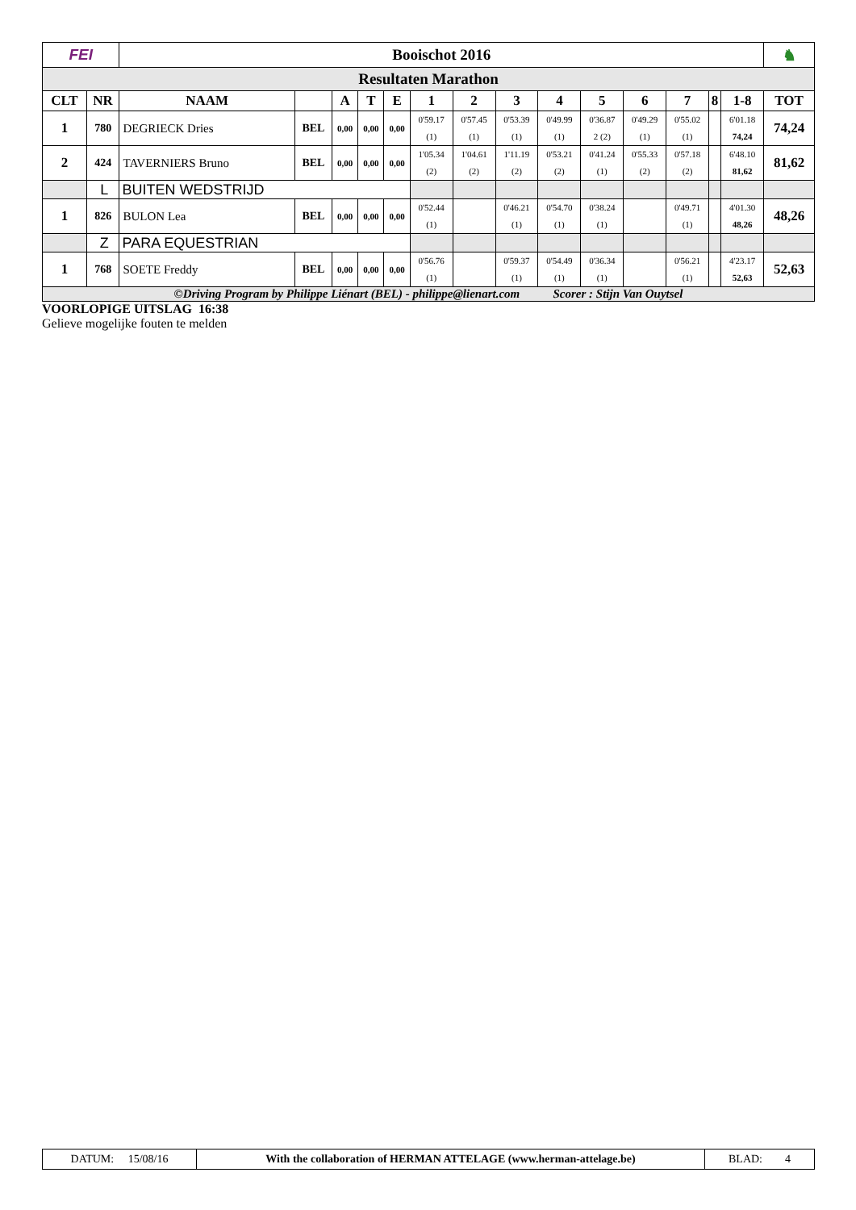| FEI | | Booischot 2016 | | | | | | | | | | | | | | | ♞ |
| Resultaten Marathon | | | | | | | | | | | | | | | | | |
| CLT | NR | NAAM | | A | T | E | 1 | 2 | 3 | 4 | 5 | 6 | 7 | 8 | 1-8 | TOT | |
| 1 | 780 | DEGRIECK Dries | BEL | 0,00 | 0,00 | 0,00 | 0'59.17 (1) | 0'57.45 (1) | 0'53.39 (1) | 0'49.99 (1) | 0'36.87 2 (2) | 0'49.29 (1) | 0'55.02 (1) | | 6'01.18 74,24 | 74,24 | |
| 2 | 424 | TAVERNIERS Bruno | BEL | 0,00 | 0,00 | 0,00 | 1'05.34 (2) | 1'04.61 (2) | 1'11.19 (2) | 0'53.21 (2) | 0'41.24 (1) | 0'55.33 (2) | 0'57.18 (2) | | 6'48.10 81,62 | 81,62 | |
| | L | BUITEN WEDSTRIJD | | | | | | | | | | | | | | | |
| 1 | 826 | BULON Lea | BEL | 0,00 | 0,00 | 0,00 | 0'52.44 (1) | | 0'46.21 (1) | 0'54.70 (1) | 0'38.24 (1) | | 0'49.71 (1) | | 4'01.30 48,26 | 48,26 | |
| | Z | PARA EQUESTRIAN | | | | | | | | | | | | | | | |
| 1 | 768 | SOETE Freddy | BEL | 0,00 | 0,00 | 0,00 | 0'56.76 (1) | | 0'59.37 (1) | 0'54.49 (1) | 0'36.34 (1) | | 0'56.21 (1) | | 4'23.17 52,63 | 52,63 | |
| ©Driving Program by Philippe Liénart (BEL) - philippe@lienart.com Scorer : Stijn Van Ouytsel | | | | | | | | | | | | | | | | | |
VOORLOPIGE UITSLAG 16:38
Gelieve mogelijke fouten te melden
| DATUM: 15/08/16 | With the collaboration of HERMAN ATTELAGE (www.herman-attelage.be) | BLAD: 4 |